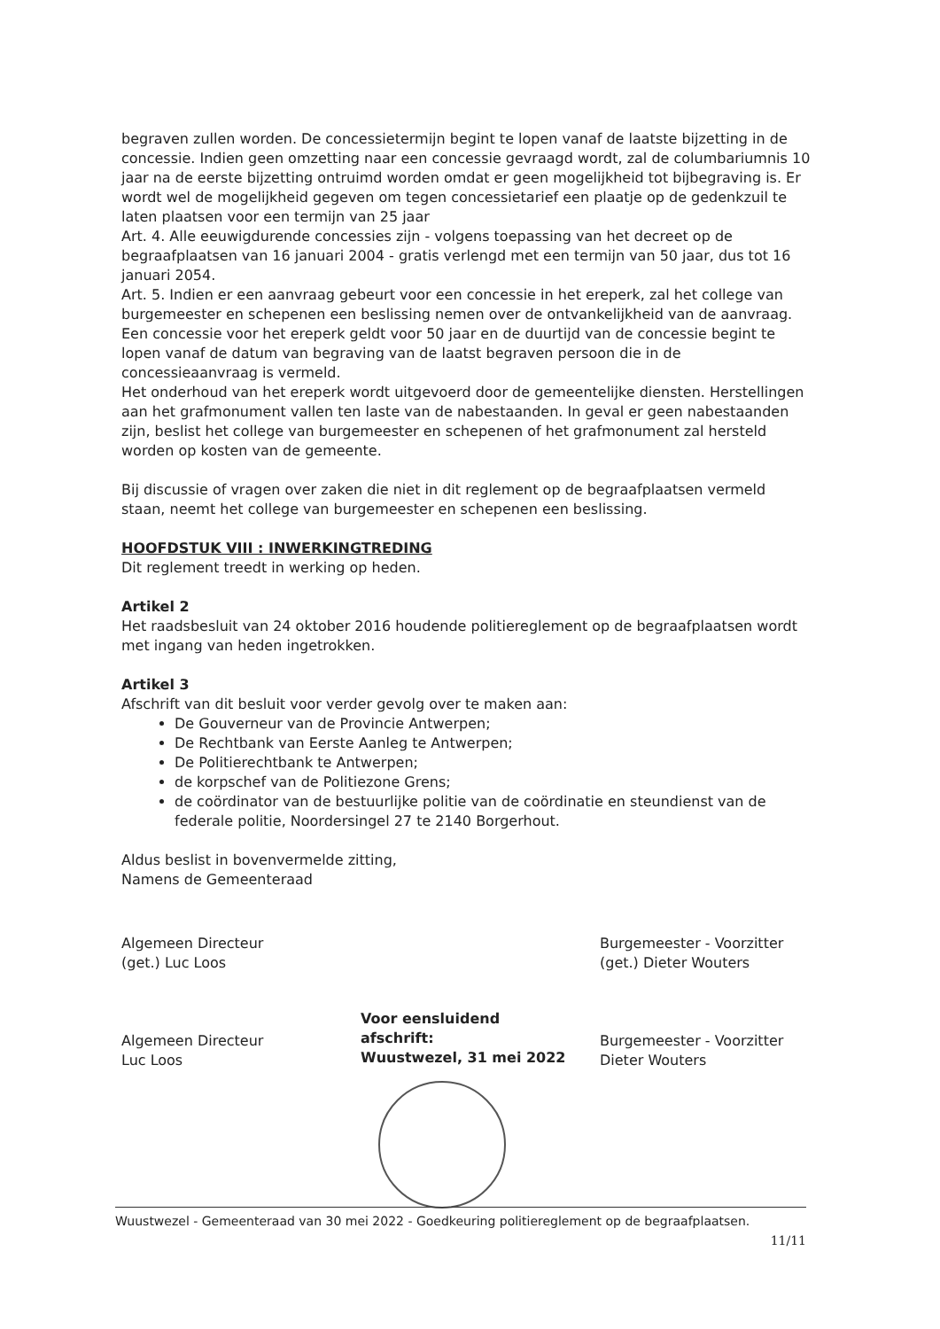begraven zullen worden. De concessietermijn begint te lopen vanaf de laatste bijzetting in de concessie. Indien geen omzetting naar een concessie gevraagd wordt, zal de columbariumnis 10 jaar na de eerste bijzetting ontruimd worden omdat er geen mogelijkheid tot bijbegraving is. Er wordt wel de mogelijkheid gegeven om tegen concessietarief een plaatje op de gedenkzuil te laten plaatsen voor een termijn van 25 jaar
Art. 4. Alle eeuwigdurende concessies zijn - volgens toepassing van het decreet op de begraafplaatsen van 16 januari 2004 - gratis verlengd met een termijn van 50 jaar, dus tot 16 januari 2054.
Art. 5. Indien er een aanvraag gebeurt voor een concessie in het ereperk, zal het college van burgemeester en schepenen een beslissing nemen over de ontvankelijkheid van de aanvraag.
Een concessie voor het ereperk geldt voor 50 jaar en de duurtijd van de concessie begint te lopen vanaf de datum van begraving van de laatst begraven persoon die in de concessieaanvraag is vermeld.
Het onderhoud van het ereperk wordt uitgevoerd door de gemeentelijke diensten. Herstellingen aan het grafmonument vallen ten laste van de nabestaanden. In geval er geen nabestaanden zijn, beslist het college van burgemeester en schepenen of het grafmonument zal hersteld worden op kosten van de gemeente.
Bij discussie of vragen over zaken die niet in dit reglement op de begraafplaatsen vermeld staan, neemt het college van burgemeester en schepenen een beslissing.
HOOFDSTUK VIII : INWERKINGTREDING
Dit reglement treedt in werking op heden.
Artikel 2
Het raadsbesluit van 24 oktober 2016 houdende politiereglement op de begraafplaatsen wordt met ingang van heden ingetrokken.
Artikel 3
Afschrift van dit besluit voor verder gevolg over te maken aan:
De Gouverneur van de Provincie Antwerpen;
De Rechtbank van Eerste Aanleg te Antwerpen;
De Politierechtbank te Antwerpen;
de korpschef van de Politiezone Grens;
de coördinator van de bestuurlijke politie van de coördinatie en steundienst van de federale politie, Noordersingel 27 te 2140 Borgerhout.
Aldus beslist in bovenvermelde zitting,
Namens de Gemeenteraad
Algemeen Directeur
(get.) Luc Loos
Algemeen Directeur
Luc Loos
Voor eensluidend afschrift:
Wuustwezel, 31 mei 2022
Burgemeester - Voorzitter
(get.) Dieter Wouters
Burgemeester - Voorzitter
Dieter Wouters
Wuustwezel - Gemeenteraad van 30 mei 2022 - Goedkeuring politiereglement op de begraafplaatsen.
11/11